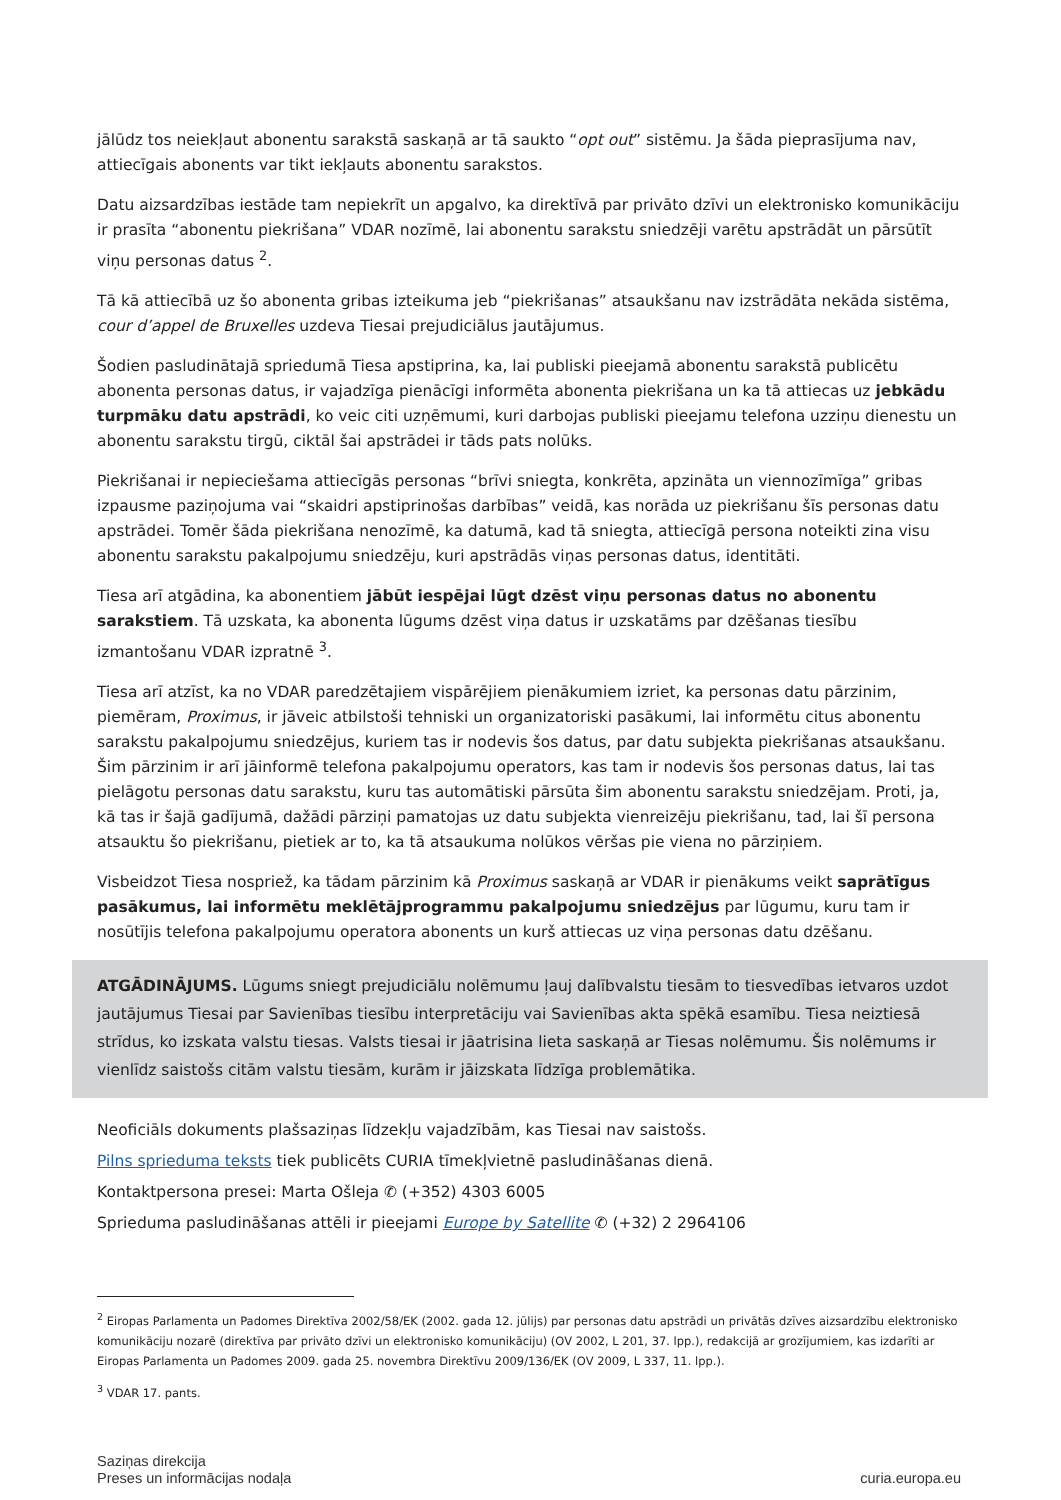jālūdz tos neiekļaut abonentu sarakstā saskaņā ar tā saukto “opt out” sistēmu. Ja šāda pieprasījuma nav, attiecīgais abonents var tikt iekļauts abonentu sarakstos.
Datu aizsardzības iestāde tam nepiekrīt un apgalvo, ka direktīvā par privāto dzīvi un elektronisko komunikāciju ir prasīta “abonentu piekrišana” VDAR nozīmē, lai abonentu sarakstu sniedzēji varētu apstrādāt un pārsūtīt viņu personas datus <sup>2</sup>.
Tā kā attiecībā uz šo abonenta gribas izteikuma jeb “piekrišanas” atsaukšanu nav izstrādāta nekāda sistēma, cour d’appel de Bruxelles uzdeva Tiesai prejudiciālus jautājumus.
Šodien pasludinātajā spriedumā Tiesa apstiprina, ka, lai publiski pieejamā abonentu sarakstā publicētu abonenta personas datus, ir vajadzīga pienācīgi informēta abonenta piekrišana un ka tā attiecas uz jebkādu turpmāku datu apstrādi, ko veic citi uzņēmumi, kuri darbojas publiski pieejamu telefona uzziņu dienestu un abonentu sarakstu tirgū, ciktāl šai apstrādei ir tāds pats nolūks.
Piekrišanai ir nepieciešama attiecīgās personas “brīvi sniegta, konkrēta, apzināta un viennozīmīga” gribas izpausme paziņojuma vai “skaidri apstiprinošas darbības” veidā, kas norāda uz piekrišanu šīs personas datu apstrādei. Tomēr šāda piekrišana nenozīmē, ka datumā, kad tā sniegta, attiecīgā persona noteikti zina visu abonentu sarakstu pakalpojumu sniedzēju, kuri apstrādās viņas personas datus, identitāti.
Tiesa arī atgādina, ka abonentiem jābūt iespējai lūgt dzēst viņu personas datus no abonentu sarakstiem. Tā uzskata, ka abonenta lūgums dzēst viņa datus ir uzskatāms par dzēšanas tiesību izmantošanu VDAR izpratnē <sup>3</sup>.
Tiesa arī atzīst, ka no VDAR paredzētajiem vispārējiem pienākumiem izriet, ka personas datu pārzinim, piemēram, Proximus, ir jāveic atbilstoši tehniski un organizatoriski pasākumi, lai informētu citus abonentu sarakstu pakalpojumu sniedzējus, kuriem tas ir nodevis šos datus, par datu subjekta piekrišanas atsaukšanu. Šim pārzinim ir arī jāinformē telefona pakalpojumu operators, kas tam ir nodevis šos personas datus, lai tas pielāgotu personas datu sarakstu, kuru tas automātiski pārsūta šim abonentu sarakstu sniedzējam. Proti, ja, kā tas ir šajā gadījumā, dažādi pārziņi pamatojas uz datu subjekta vienreizēju piekrišanu, tad, lai šī persona atsauktu šo piekrišanu, pietiek ar to, ka tā atsaukuma nolūkos vēršas pie viena no pārziņiem.
Visbeidzot Tiesa nospriež, ka tādam pārzinim kā Proximus saskaņā ar VDAR ir pienākums veikt saprātīgus pasākumus, lai informētu meklētājprogrammu pakalpojumu sniedzējus par lūgumu, kuru tam ir nosūtījis telefona pakalpojumu operatora abonents un kurš attiecas uz viņa personas datu dzēšanu.
ATGĀDINĀJUMS. Lūgums sniegt prejudiciālu nolēmumu ļauj dalībvalstu tiesām to tiesvedības ietvaros uzdot jautājumus Tiesai par Savienības tiesību interpretāciju vai Savienības akta spēkā esamību. Tiesa neiztiesā strīdus, ko izskata valstu tiesas. Valsts tiesai ir jāatrisina lieta saskaņā ar Tiesas nolēmumu. Šis nolēmums ir vienlīdz saistošs citām valstu tiesām, kurām ir jāizskata līdzīga problemātika.
Neoficiāls dokuments plašsaziņas līdzekļu vajadzībām, kas Tiesai nav saistošs.
Pilns sprieduma teksts tiek publicēts CURIA tīmekļvietnē pasludināšanas dienā.
Kontaktpersona presei: Marta Ošleja ✆ (+352) 4303 6005
Sprieduma pasludināšanas attēli ir pieejami Europe by Satellite ✆ (+32) 2 2964106
<sup>2</sup> Eiropas Parlamenta un Padomes Direktīva 2002/58/EK (2002. gada 12. jūlijs) par personas datu apstrādi un privātās dzīves aizsardzību elektronisko komunikāciju nozarē (direktīva par privāto dzīvi un elektronisko komunikāciju) (OV 2002, L 201, 37. lpp.), redakcijā ar grozījumiem, kas izdarīti ar Eiropas Parlamenta un Padomes 2009. gada 25. novembra Direktīvu 2009/136/EK (OV 2009, L 337, 11. lpp.).
<sup>3</sup> VDAR 17. pants.
Saziņas direkcija
Preses un informācijas nodaļa
curia.europa.eu